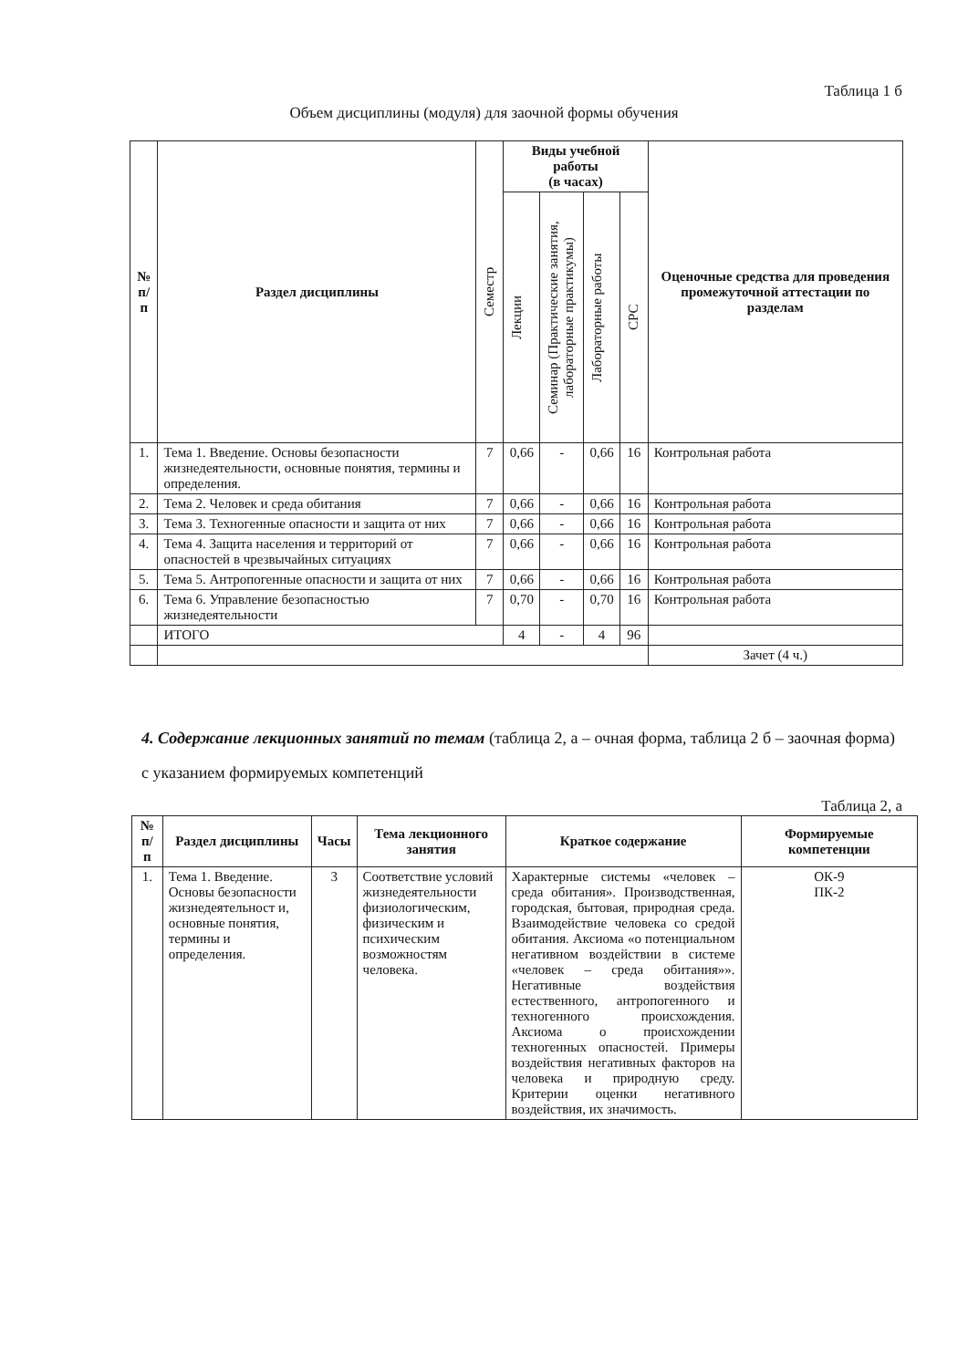Таблица 1 б
Объем дисциплины (модуля) для заочной формы обучения
| № п/п | Раздел дисциплины | Семестр | Виды учебной работы (в часах) | | | | Оценочные средства для проведения промежуточной аттестации по разделам |
| --- | --- | --- | --- | --- | --- | --- | --- |
| | | | Лекции | Семинар (Практические занятия, лабораторные практикумы) | Лабораторные работы | СРС | |
| 1. | Тема 1. Введение. Основы безопасности жизнедеятельности, основные понятия, термины и определения. | 7 | 0,66 | - | 0,66 | 16 | Контрольная работа |
| 2. | Тема 2. Человек и среда обитания | 7 | 0,66 | - | 0,66 | 16 | Контрольная работа |
| 3. | Тема 3. Техногенные опасности и защита от них | 7 | 0,66 | - | 0,66 | 16 | Контрольная работа |
| 4. | Тема 4. Защита населения и территорий от опасностей в чрезвычайных ситуациях | 7 | 0,66 | - | 0,66 | 16 | Контрольная работа |
| 5. | Тема 5. Антропогенные опасности и защита от них | 7 | 0,66 | - | 0,66 | 16 | Контрольная работа |
| 6. | Тема 6. Управление безопасностью жизнедеятельности | 7 | 0,70 | - | 0,70 | 16 | Контрольная работа |
| | ИТОГО | | 4 | - | 4 | 96 | |
| | | | | | | | Зачет (4 ч.) |
4. Содержание лекционных занятий по темам (таблица 2, а – очная форма, таблица 2 б – заочная форма) с указанием формируемых компетенций
Таблица 2, а
| № п/п | Раздел дисциплины | Часы | Тема лекционного занятия | Краткое содержание | Формируемые компетенции |
| --- | --- | --- | --- | --- | --- |
| 1. | Тема 1. Введение. Основы безопасности жизнедеятельност и, основные понятия, термины и определения. | 3 | Соответствие условий жизнедеятельности физиологическим, физическим и психическим возможностям человека. | Характерные системы «человек – среда обитания». Производственная, городская, бытовая, природная среда. Взаимодействие человека со средой обитания. Аксиома «о потенциальном негативном воздействии в системе «человек – среда обитания»». Негативные воздействия естественного, антропогенного и техногенного происхождения. Аксиома о происхождении техногенных опасностей. Примеры воздействия негативных факторов на человека и природную среду. Критерии оценки негативного воздействия, их значимость. | ОК-9 ПК-2 |